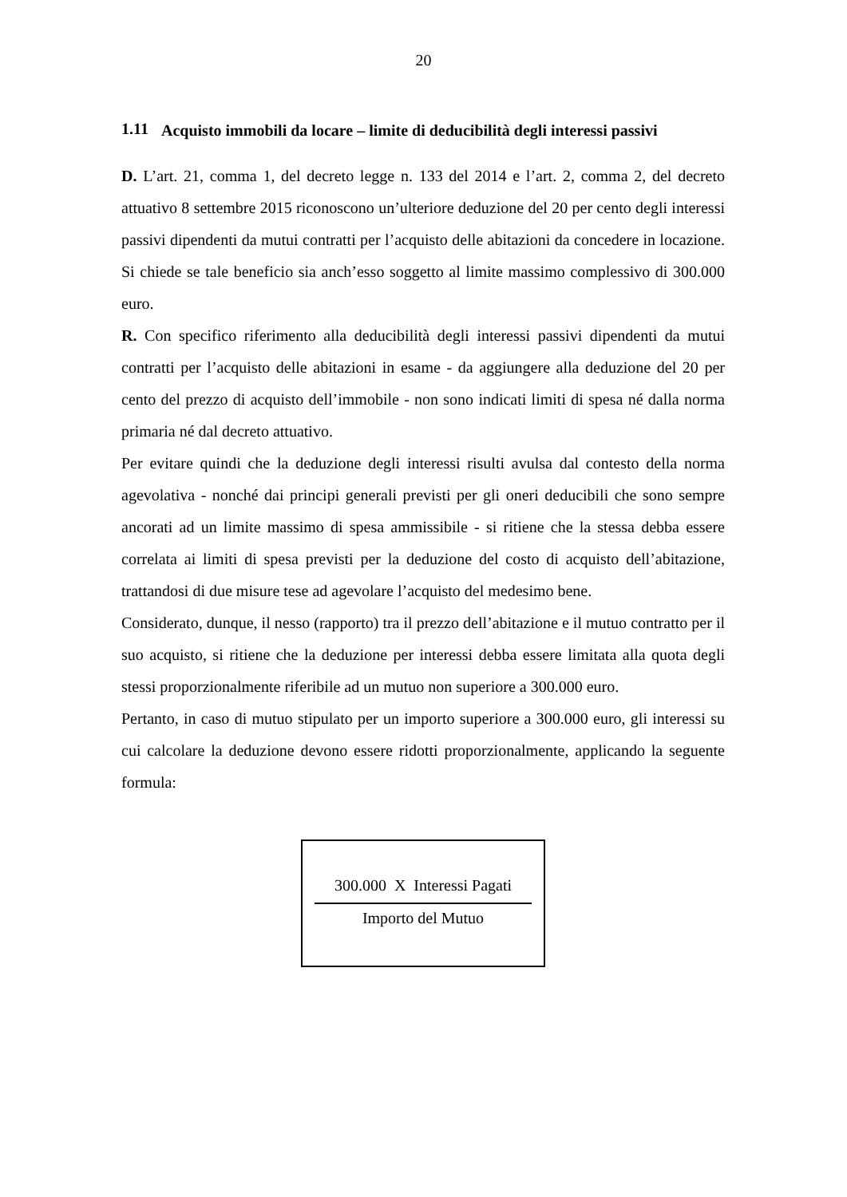20
1.11 Acquisto immobili da locare – limite di deducibilità degli interessi passivi
D. L’art. 21, comma 1, del decreto legge n. 133 del 2014 e l’art. 2, comma 2, del decreto attuativo 8 settembre 2015 riconoscono un’ulteriore deduzione del 20 per cento degli interessi passivi dipendenti da mutui contratti per l’acquisto delle abitazioni da concedere in locazione. Si chiede se tale beneficio sia anch’esso soggetto al limite massimo complessivo di 300.000 euro.
R. Con specifico riferimento alla deducibilità degli interessi passivi dipendenti da mutui contratti per l’acquisto delle abitazioni in esame - da aggiungere alla deduzione del 20 per cento del prezzo di acquisto dell’immobile - non sono indicati limiti di spesa né dalla norma primaria né dal decreto attuativo.
Per evitare quindi che la deduzione degli interessi risulti avulsa dal contesto della norma agevolativa - nonché dai principi generali previsti per gli oneri deducibili che sono sempre ancorati ad un limite massimo di spesa ammissibile - si ritiene che la stessa debba essere correlata ai limiti di spesa previsti per la deduzione del costo di acquisto dell’abitazione, trattandosi di due misure tese ad agevolare l’acquisto del medesimo bene.
Considerato, dunque, il nesso (rapporto) tra il prezzo dell’abitazione e il mutuo contratto per il suo acquisto, si ritiene che la deduzione per interessi debba essere limitata alla quota degli stessi proporzionalmente riferibile ad un mutuo non superiore a 300.000 euro.
Pertanto, in caso di mutuo stipulato per un importo superiore a 300.000 euro, gli interessi su cui calcolare la deduzione devono essere ridotti proporzionalmente, applicando la seguente formula:
300.000 X Interessi Pagati
Importo del Mutuo